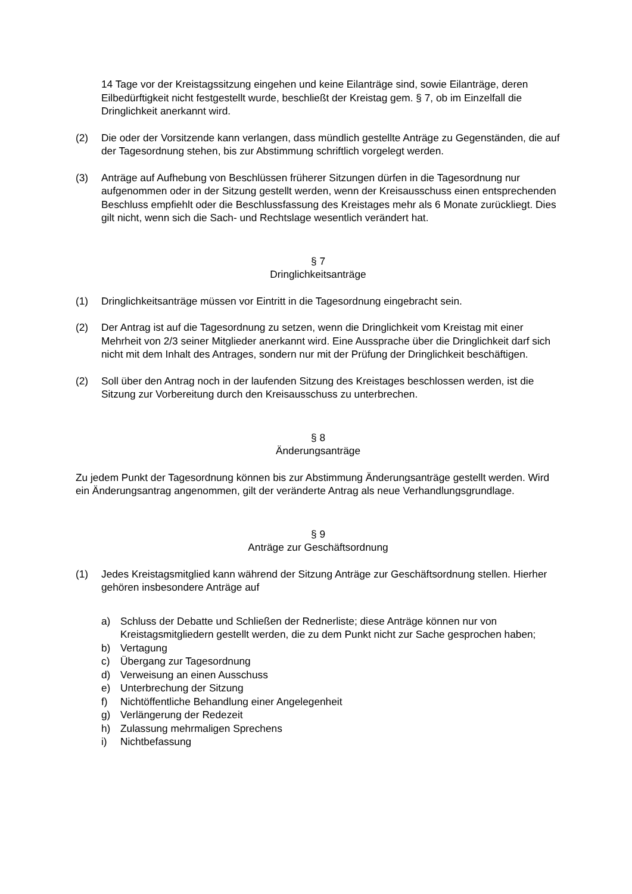14 Tage vor der Kreistagssitzung eingehen und keine Eilanträge sind, sowie Eilanträge, deren Eilbedürftigkeit nicht festgestellt wurde, beschließt der Kreistag gem. § 7, ob im Einzelfall die Dringlichkeit anerkannt wird.
(2) Die oder der Vorsitzende kann verlangen, dass mündlich gestellte Anträge zu Gegenständen, die auf der Tagesordnung stehen, bis zur Abstimmung schriftlich vorgelegt werden.
(3) Anträge auf Aufhebung von Beschlüssen früherer Sitzungen dürfen in die Tagesordnung nur aufgenommen oder in der Sitzung gestellt werden, wenn der Kreisausschuss einen entsprechenden Beschluss empfiehlt oder die Beschlussfassung des Kreistages mehr als 6 Monate zurückliegt. Dies gilt nicht, wenn sich die Sach- und Rechtslage wesentlich verändert hat.
§ 7
Dringlichkeitsanträge
(1) Dringlichkeitsanträge müssen vor Eintritt in die Tagesordnung eingebracht sein.
(2) Der Antrag ist auf die Tagesordnung zu setzen, wenn die Dringlichkeit vom Kreistag mit einer Mehrheit von 2/3 seiner Mitglieder anerkannt wird. Eine Aussprache über die Dringlichkeit darf sich nicht mit dem Inhalt des Antrages, sondern nur mit der Prüfung der Dringlichkeit beschäftigen.
(2) Soll über den Antrag noch in der laufenden Sitzung des Kreistages beschlossen werden, ist die Sitzung zur Vorbereitung durch den Kreisausschuss zu unterbrechen.
§ 8
Änderungsanträge
Zu jedem Punkt der Tagesordnung können bis zur Abstimmung Änderungsanträge gestellt werden. Wird ein Änderungsantrag angenommen, gilt der veränderte Antrag als neue Verhandlungsgrundlage.
§ 9
Anträge zur Geschäftsordnung
(1) Jedes Kreistagsmitglied kann während der Sitzung Anträge zur Geschäftsordnung stellen. Hierher gehören insbesondere Anträge auf
a) Schluss der Debatte und Schließen der Rednerliste; diese Anträge können nur von Kreistagsmitgliedern gestellt werden, die zu dem Punkt nicht zur Sache gesprochen haben;
b) Vertagung
c) Übergang zur Tagesordnung
d) Verweisung an einen Ausschuss
e) Unterbrechung der Sitzung
f) Nichtöffentliche Behandlung einer Angelegenheit
g) Verlängerung der Redezeit
h) Zulassung mehrmaligen Sprechens
i) Nichtbefassung